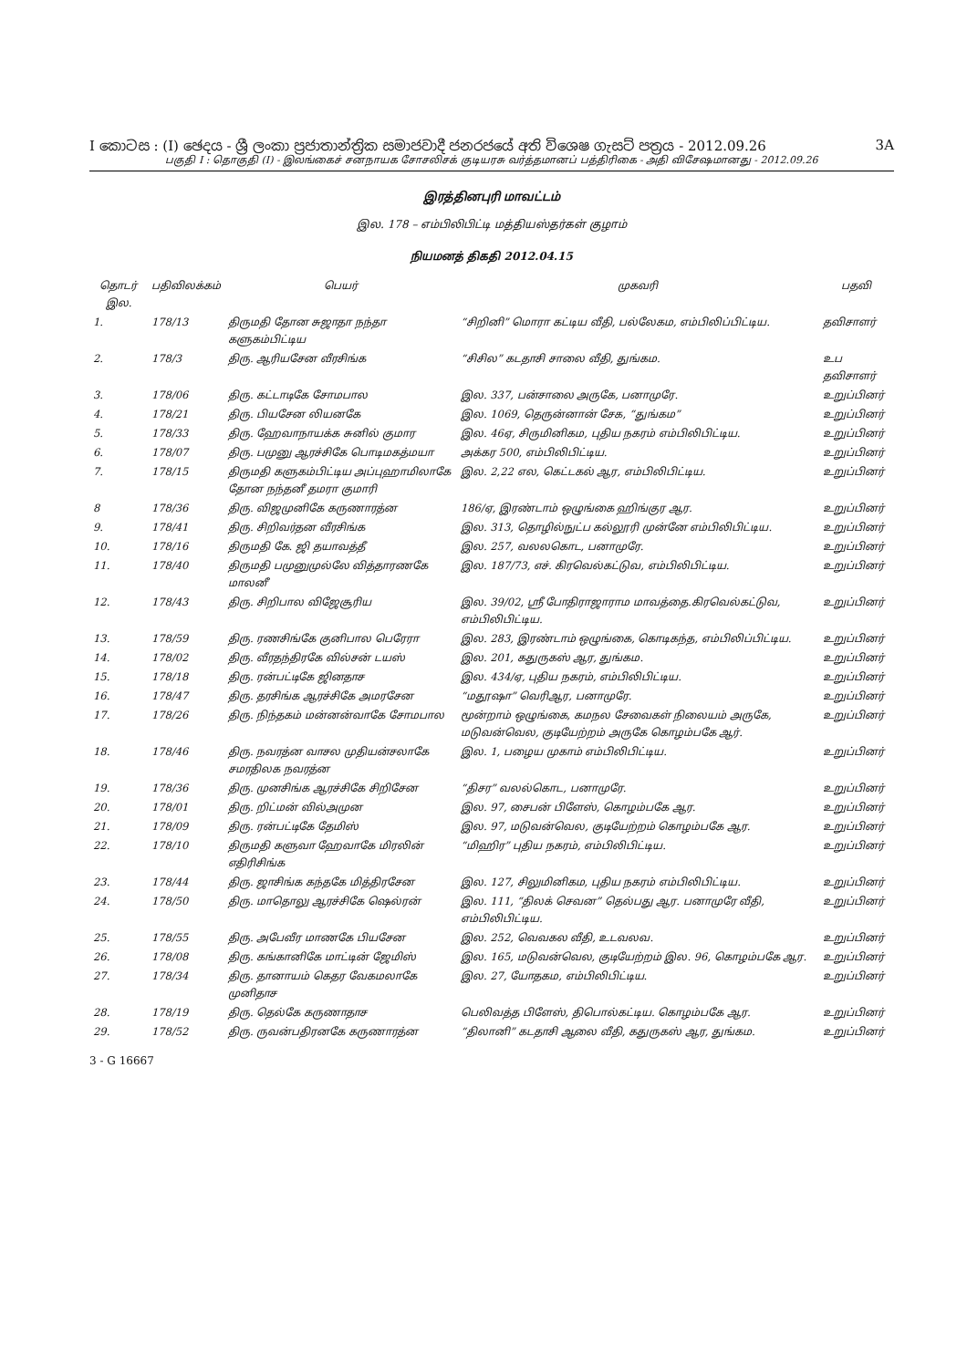I කොටස : (I) ඡෙදය - ශ්‍රී ලංකා ප්‍රජාතාන්ත්‍රික සමාජවාදී ජනරජයේ අති විශෙෂ ගැසට් පත්‍රය - 2012.09.26 3A
பகுதி I : தொகுதி (I) - இலங்கைச் சனநாயக சோசலிசக் குடியரசு வர்த்தமானப் பத்திரிகை - அதி விசேஷமானது - 2012.09.26
இரத்தினபுரி மாவட்டம்
இல. 178 – எம்பிலிபிட்டி மத்தியஸ்தர்கள் குழாம்
நியமனத் திகதி 2012.04.15
| தொடர் இல. | பதிவிலக்கம் | பெயர் | முகவரி | பதவி |
| --- | --- | --- | --- | --- |
| 1. | 178/13 | திருமதி தோன சுஜாதா நந்தா களுகம்பிட்டிய | “சிறினி” மொரா கட்டிய வீதி, பல்லேகம, எம்பிலிப்பிட்டிய. | தவிசாளர் |
| 2. | 178/3 | திரு. ஆரியசேன வீரசிங்க | “சிசில” கடதாசி சாலை வீதி, துங்கம. | உப தவிசாளர் |
| 3. | 178/06 | திரு. கட்டாடிகே சோமபால | இல. 337, பன்சாலை அருகே, பனாமுரே. | உறுப்பினர் |
| 4. | 178/21 | திரு. பியசேன லியனகே | இல. 1069, தெருன்னான் சேக, “துங்கம” | உறுப்பினர் |
| 5. | 178/33 | திரு. ஹேவாநாயக்க சுனில் குமார | இல. 46ஏ, சிருமினிகம, புதிய நகரம் எம்பிலிபிட்டிய. | உறுப்பினர் |
| 6. | 178/07 | திரு. பமுனு ஆரச்சிகே பொடிமகத்மயா | அக்கர 500, எம்பிலிபிட்டிய. | உறுப்பினர் |
| 7. | 178/15 | திருமதி களுகம்பிட்டிய அப்புஹாமிலாகே தோன நந்தனீ தமரா குமாரி | இல. 2,22 எல, கெட்டகல் ஆர, எம்பிலிபிட்டிய. | உறுப்பினர் |
| 8 | 178/36 | திரு. விஜமுனிகே கருணாரத்ன | 186/ஏ, இரண்டாம் ஒழுங்கை ஹிங்குர ஆர. | உறுப்பினர் |
| 9. | 178/41 | திரு. சிறிவர்தன வீரசிங்க | இல. 313, தொழில்நுட்ப கல்லூரி முன்னே எம்பிலிபிட்டிய. | உறுப்பினர் |
| 10. | 178/16 | திருமதி கே. ஜி தயாவத்தீ | இல. 257, வலலகொட, பனாமுரே. | உறுப்பினர் |
| 11. | 178/40 | திருமதி பமுனுமுல்லே வித்தாரணகே மாலனீ | இல. 187/73, எச். கிரவெல்கட்டுவ, எம்பிலிபிட்டிய. | உறுப்பினர் |
| 12. | 178/43 | திரு. சிறிபால விஜேசூரிய | இல. 39/02, ஸ்ரீ போதிராஜாராம மாவத்தை.கிரவெல்கட்டுவ, எம்பிலிபிட்டிய. | உறுப்பினர் |
| 13. | 178/59 | திரு. ரணசிங்கே குனிபால பெரேரா | இல. 283, இரண்டாம் ஒழுங்கை, கொடிகந்த, எம்பிலிப்பிட்டிய. | உறுப்பினர் |
| 14. | 178/02 | திரு. வீரதந்திரகே வில்சன் டயஸ் | இல. 201, கதுருகஸ் ஆர, துங்கம. | உறுப்பினர் |
| 15. | 178/18 | திரு. ரன்பட்டிகே ஜினதாச | இல. 434/ஏ, புதிய நகரம், எம்பிலிபிட்டிய. | உறுப்பினர் |
| 16. | 178/47 | திரு. தரசிங்க ஆரச்சிகே அமரசேன | “மதூஷா” வெரிஆர, பனாமுரே. | உறுப்பினர் |
| 17. | 178/26 | திரு. நிந்தகம் மன்னன்வாகே சோமபால | மூன்றாம் ஒழுங்கை, கமநல சேவைகள் நிலையம் அருகே, மடுவன்வெல, குடியேற்றம் அருகே கொழம்பகே ஆர். | உறுப்பினர் |
| 18. | 178/46 | திரு. நவரத்ன வாசல முதியன்சலாகே சமரதிலக நவரத்ன | இல. 1, பழைய முகாம் எம்பிலிபிட்டிய. | உறுப்பினர் |
| 19. | 178/36 | திரு. முனசிங்க ஆரச்சிகே சிறிசேன | “திசர” வலல்கொட, பனாமுரே. | உறுப்பினர் |
| 20. | 178/01 | திரு. றிட்மன் வில்அமுன | இல. 97, சைபன் பிளேஸ், கொழம்பகே ஆர. | உறுப்பினர் |
| 21. | 178/09 | திரு. ரன்பட்டிகே தேமிஸ் | இல. 97, மடுவன்வெல, குடியேற்றம் கொழம்பகே ஆர. | உறுப்பினர் |
| 22. | 178/10 | திருமதி களுவா ஹேவாகே மிரலின் எதிரிசிங்க | “மிஹிர” புதிய நகரம், எம்பிலிபிட்டிய. | உறுப்பினர் |
| 23. | 178/44 | திரு. ஜாசிங்க கந்தகே மித்திரசேன | இல. 127, சிலுமினிகம, புதிய நகரம் எம்பிலிபிட்டிய. | உறுப்பினர் |
| 24. | 178/50 | திரு. மாதொலு ஆரச்சிகே ஷெல்ரன் | இல. 111, “திலக் செவன” தெல்பது ஆர. பனாமுரே வீதி, எம்பிலிபிட்டிய. | உறுப்பினர் |
| 25. | 178/55 | திரு. அபேவீர மாணகே பியசேன | இல. 252, வெவகல வீதி, உடவலவ. | உறுப்பினர் |
| 26. | 178/08 | திரு. கங்கானிகே மாட்டின் ஜேமிஸ் | இல. 165, மடுவன்வெல, குடியேற்றம் இல. 96, கொழம்பகே ஆர. | உறுப்பினர் |
| 27. | 178/34 | திரு. தானாயம் கெதர வேகமலாகே முனிதாச | இல. 27, யோதகம, எம்பிலிபிட்டிய. | உறுப்பினர் |
| 28. | 178/19 | திரு. தெல்கே கருணாதாச | பெலிவத்த பிளேஸ், திபொல்கட்டிய. கொழம்பகே ஆர. | உறுப்பினர் |
| 29. | 178/52 | திரு. ருவன்பதிரனகே கருணாரத்ன | “திலானி” கடதாசி ஆலை வீதி, கதுருகஸ் ஆர, துங்கம. | உறுப்பினர் |
3 - G 16667